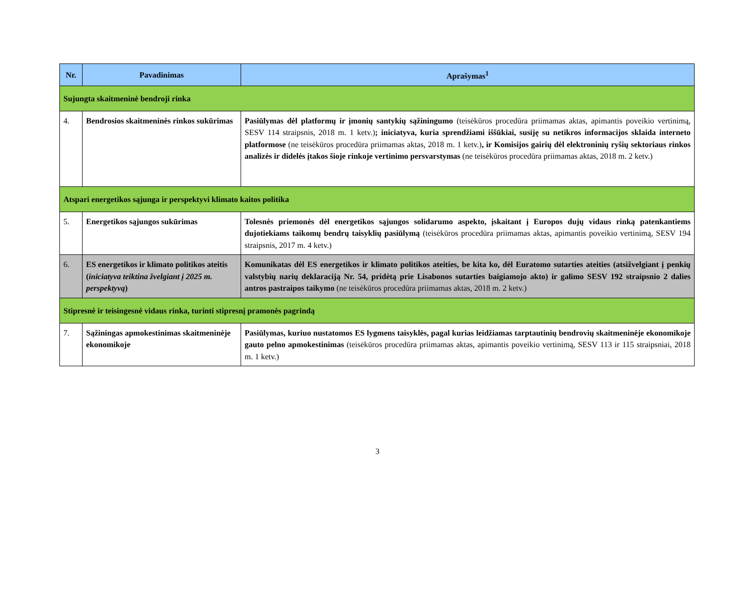| Nr. | Pavadinimas | Aprašymas<sup>1</sup> |
| --- | --- | --- |
| Sujungta skaitmeninė bendroji rinka | | |
| 4. | Bendrosios skaitmeninės rinkos sukūrimas | Pasiūlymas dėl platformų ir įmonių santykių sąžiningumo (teisėkūros procedūra priimamas aktas, apimantis poveikio vertinimą, SESV 114 straipsnis, 2018 m. 1 ketv.) ; iniciatyva, kuria sprendžiami iššūkiai, susiję su netikros informacijos sklaida interneto platformose (ne teisėkūros procedūra priimamas aktas, 2018 m. 1 ketv.) , ir Komisijos gairių dėl elektroninių ryšių sektoriaus rinkos analizės ir didelės įtakos šioje rinkoje vertinimo persvarstymas (ne teisėkūros procedūra priimamas aktas, 2018 m. 2 ketv.) |
| Atspari energetikos sąjunga ir perspektyvi klimato kaitos politika | | |
| 5. | Energetikos sąjungos sukūrimas | Tolesnės priemonės dėl energetikos sąjungos solidarumo aspekto, įskaitant į Europos dujų vidaus rinką patenkantiems dujotiekiams taikomų bendrų taisyklių pasiūlymą (teisėkūros procedūra priimamas aktas, apimantis poveikio vertinimą, SESV 194 straipsnis, 2017 m. 4 ketv.) |
| 6. | ES energetikos ir klimato politikos ateitis ( iniciatyva teiktina žvelgiant į 2025 m. perspektyvą ) | Komunikatas dėl ES energetikos ir klimato politikos ateities, be kita ko, dėl Euratomo sutarties ateities (atsižvelgiant į penkių valstybių narių deklaraciją Nr. 54, pridėtą prie Lisabonos sutarties baigiamojo akto) ir galimo SESV 192 straipsnio 2 dalies antros pastraipos taikymo (ne teisėkūros procedūra priimamas aktas, 2018 m. 2 ketv.) |
| Stipresnė ir teisingesnė vidaus rinka, turinti stipresnį pramonės pagrindą | | |
| 7. | Sąžiningas apmokestinimas skaitmeninėje ekonomikoje | Pasiūlymas, kuriuo nustatomos ES lygmens taisyklės, pagal kurias leidžiamas tarptautinių bendrovių skaitmeninėje ekonomikoje gauto pelno apmokestinimas (teisėkūros procedūra priimamas aktas, apimantis poveikio vertinimą, SESV 113 ir 115 straipsniai, 2018 m. 1 ketv.) |
3